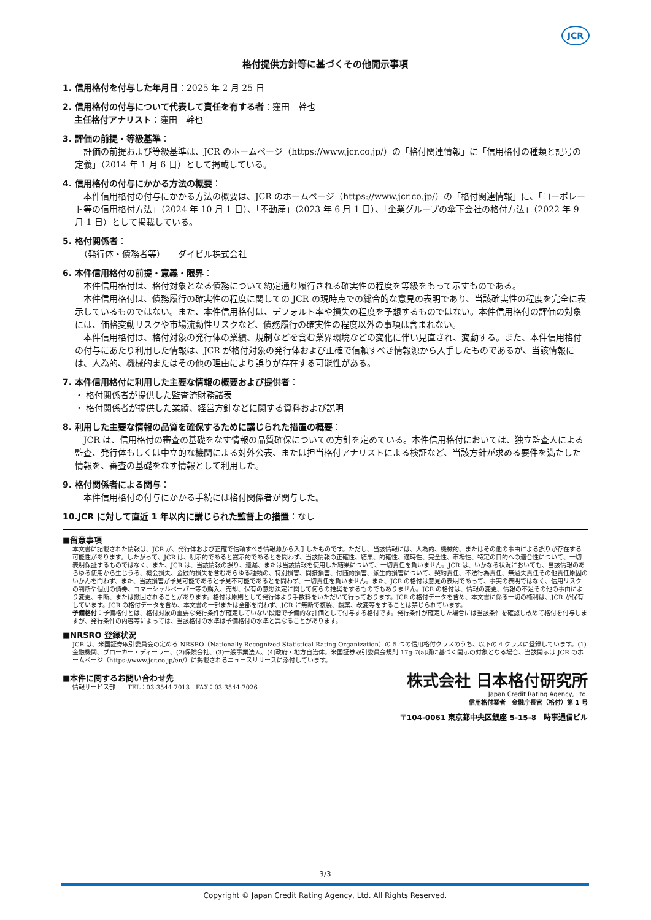JCR
格付提供方針等に基づくその他開示事項
1. 信用格付を付与した年月日：2025 年 2 月 25 日
2. 信用格付の付与について代表して責任を有する者：窪田　幹也
　 主任格付アナリスト：窪田　幹也
3. 評価の前提・等級基準：
　評価の前提および等級基準は、JCR のホームページ（https://www.jcr.co.jp/）の「格付関連情報」に「信用格付の種類と記号の定義」（2014 年 1 月 6 日）として掲載している。
4. 信用格付の付与にかかる方法の概要：
　本件信用格付の付与にかかる方法の概要は、JCR のホームページ（https://www.jcr.co.jp/）の「格付関連情報」に、「コーポレート等の信用格付方法」（2024 年 10 月 1 日）、「不動産」（2023 年 6 月 1 日）、「企業グループの傘下会社の格付方法」（2022 年 9 月 1 日）として掲載している。
5. 格付関係者：
　（発行体・債務者等）　　ダイビル株式会社
6. 本件信用格付の前提・意義・限界：
　本件信用格付は、格付対象となる債務について約定通り履行される確実性の程度を等級をもって示すものである。
　本件信用格付は、債務履行の確実性の程度に関しての JCR の現時点での総合的な意見の表明であり、当該確実性の程度を完全に表示しているものではない。また、本件信用格付は、デフォルト率や損失の程度を予想するものではない。本件信用格付の評価の対象には、価格変動リスクや市場流動性リスクなど、債務履行の確実性の程度以外の事項は含まれない。
　本件信用格付は、格付対象の発行体の業績、規制などを含む業界環境などの変化に伴い見直され、変動する。また、本件信用格付の付与にあたり利用した情報は、JCR が格付対象の発行体および正確で信頼すべき情報源から入手したものであるが、当該情報には、人為的、機械的またはその他の理由により誤りが存在する可能性がある。
7. 本件信用格付に利用した主要な情報の概要および提供者：
・ 格付関係者が提供した監査済財務諸表
・ 格付関係者が提供した業績、経営方針などに関する資料および説明
8. 利用した主要な情報の品質を確保するために講じられた措置の概要：
　JCR は、信用格付の審査の基礎をなす情報の品質確保についての方針を定めている。本件信用格付においては、独立監査人による監査、発行体もしくは中立的な機関による対外公表、または担当格付アナリストによる検証など、当該方針が求める要件を満たした情報を、審査の基礎をなす情報として利用した。
9. 格付関係者による関与：
　本件信用格付の付与にかかる手続には格付関係者が関与した。
10.JCR に対して直近 1 年以内に講じられた監督上の措置：なし
■留意事項
本文書に記載された情報は、JCR が、発行体および正確で信頼すべき情報源から入手したものです。ただし、当該情報には、人為的、機械的、またはその他の事由による誤りが存在する可能性があります。したがって、JCR は、明示的であると黙示的であるとを問わず、当該情報の正確性、結果、的確性、適時性、完全性、市場性、特定の目的への適合性について、一切表明保証するものではなく、また、JCR は、当該情報の誤り、遺漏、または当該情報を使用した結果について、一切責任を負いません。JCR は、いかなる状況においても、当該情報のあらゆる使用から生じうる、機会損失、金銭的損失を含むあらゆる種類の、特別損害、間接損害、付随的損害、派生的損害について、契約責任、不法行為責任、無過失責任その他責任原因のいかんを問わず、また、当該損害が予見可能であると予見不可能であるとを問わず、一切責任を負いません。また、JCR の格付は意見の表明であって、事実の表明ではなく、信用リスクの判断や個別の債券、コマーシャルペーパー等の購入、売却、保有の意思決定に関して何らの推奨をするものでもありません。JCR の格付は、情報の変更、情報の不足その他の事由により変更、中断、または撤回されることがあります。格付は原則として発行体より手数料をいただいて行っております。JCR の格付データを含め、本文書に係る一切の権利は、JCR が保有しています。JCR の格付データを含め、本文書の一部または全部を問わず、JCR に無断で複製、翻案、改変等をすることは禁じられています。
予備格付：予備格付とは、格付対象の重要な発行条件が確定していない段階で予備的な評価として付与する格付です。発行条件が確定した場合には当該条件を確認し改めて格付を付与しますが、発行条件の内容等によっては、当該格付の水準は予備格付の水準と異なることがあります。
■NRSRO 登録状況
JCR は、米国証券取引委員会の定める NRSRO（Nationally Recognized Statistical Rating Organization）の 5 つの信用格付クラスのうち、以下の 4 クラスに登録しています。(1)金融機関、ブローカー・ディーラー、(2)保険会社、(3)一般事業法人、(4)政府・地方自治体。米国証券取引委員会規則 17g-7(a)項に基づく開示の対象となる場合、当該開示は JCR のホームページ（https://www.jcr.co.jp/en/）に掲載されるニュースリリースに添付しています。
■本件に関するお問い合わせ先
情報サービス部　　TEL：03-3544-7013　FAX：03-3544-7026
株式会社 日本格付研究所
Japan Credit Rating Agency, Ltd.
信用格付業者　金融庁長官（格付）第 1 号
〒104-0061 東京都中央区銀座 5-15-8　時事通信ビル
3/3
Copyright © Japan Credit Rating Agency, Ltd. All Rights Reserved.